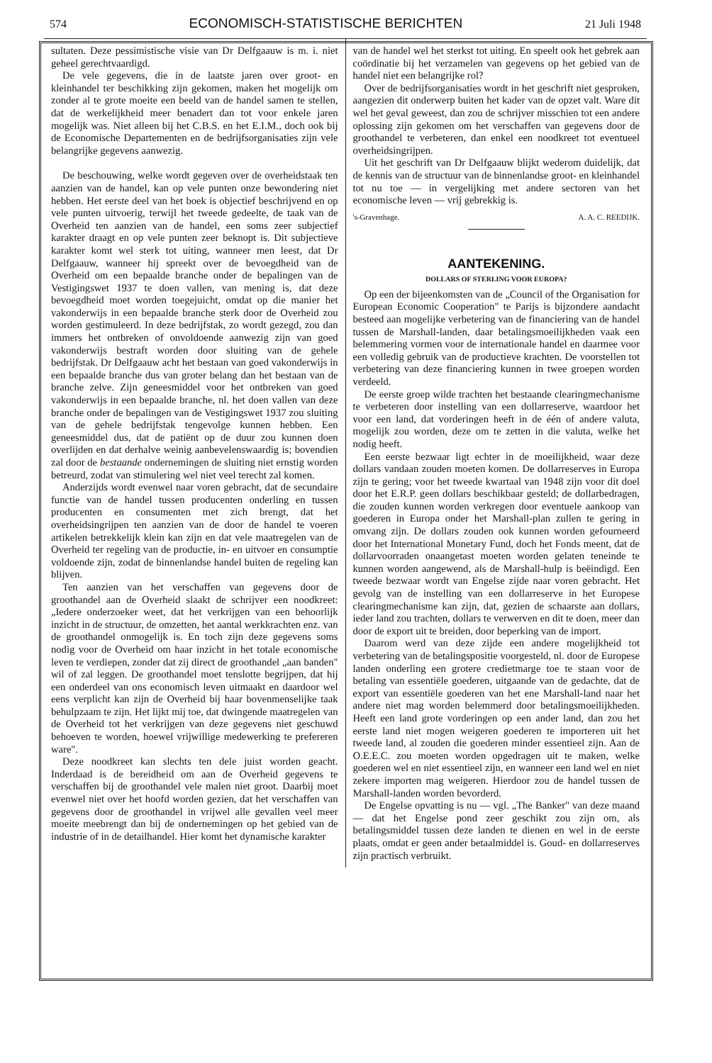574 ECONOMISCH-STATISTISCHE BERICHTEN 21 Juli 1948
sultaten. Deze pessimistische visie van Dr Delfgaauw is m. i. niet geheel gerechtvaardigd.
De vele gegevens, die in de laatste jaren over groot- en kleinhandel ter beschikking zijn gekomen, maken het mogelijk om zonder al te grote moeite een beeld van de handel samen te stellen, dat de werkelijkheid meer benadert dan tot voor enkele jaren mogelijk was. Niet alleen bij het C.B.S. en het E.I.M., doch ook bij de Economische Departementen en de bedrijfsorganisaties zijn vele belangrijke gegevens aanwezig.
De beschouwing, welke wordt gegeven over de overheidstaak ten aanzien van de handel, kan op vele punten onze bewondering niet hebben. Het eerste deel van het boek is objectief beschrijvend en op vele punten uitvoerig, terwijl het tweede gedeelte, de taak van de Overheid ten aanzien van de handel, een soms zeer subjectief karakter draagt en op vele punten zeer beknopt is. Dit subjectieve karakter komt wel sterk tot uiting, wanneer men leest, dat Dr Delfgaauw, wanneer hij spreekt over de bevoegdheid van de Overheid om een bepaalde branche onder de bepalingen van de Vestigingswet 1937 te doen vallen, van mening is, dat deze bevoegdheid moet worden toegejuicht, omdat op die manier het vakonderwijs in een bepaalde branche sterk door de Overheid zou worden gestimuleerd. In deze bedrijfstak, zo wordt gezegd, zou dan immers het ontbreken of onvoldoende aanwezig zijn van goed vakonderwijs bestraft worden door sluiting van de gehele bedrijfstak. Dr Delfgaauw acht het bestaan van goed vakonderwijs in een bepaalde branche dus van groter belang dan het bestaan van de branche zelve. Zijn geneesmiddel voor het ontbreken van goed vakonderwijs in een bepaalde branche, nl. het doen vallen van deze branche onder de bepalingen van de Vestigingswet 1937 zou sluiting van de gehele bedrijfstak tengevolge kunnen hebben. Een geneesmiddel dus, dat de patiënt op de duur zou kunnen doen overlijden en dat derhalve weinig aanbevelenswaardig is; bovendien zal door de bestaande ondernemingen de sluiting niet ernstig worden betreurd, zodat van stimulering wel niet veel terecht zal komen.
Anderzijds wordt evenwel naar voren gebracht, dat de secundaire functie van de handel tussen producenten onderling en tussen producenten en consumenten met zich brengt, dat het overheidsingrijpen ten aanzien van de door de handel te voeren artikelen betrekkelijk klein kan zijn en dat vele maatregelen van de Overheid ter regeling van de productie, in- en uitvoer en consumptie voldoende zijn, zodat de binnenlandse handel buiten de regeling kan blijven.
Ten aanzien van het verschaffen van gegevens door de groothandel aan de Overheid slaakt de schrijver een noodkreet: „Iedere onderzoeker weet, dat het verkrijgen van een behoorlijk inzicht in de structuur, de omzetten, het aantal werkkrachten enz. van de groothandel onmogelijk is. En toch zijn deze gegevens soms nodig voor de Overheid om haar inzicht in het totale economische leven te verdiepen, zonder dat zij direct de groothandel „aan banden" wil of zal leggen. De groothandel moet tenslotte begrijpen, dat hij een onderdeel van ons economisch leven uitmaakt en daardoor wel eens verplicht kan zijn de Overheid bij haar bovenmenselijke taak behulpzaam te zijn. Het lijkt mij toe, dat dwingende maatregelen van de Overheid tot het verkrijgen van deze gegevens niet geschuwd behoeven te worden, hoewel vrijwillige medewerking te prefereren ware".
Deze noodkreet kan slechts ten dele juist worden geacht. Inderdaad is de bereidheid om aan de Overheid gegevens te verschaffen bij de groothandel vele malen niet groot. Daarbij moet evenwel niet over het hoofd worden gezien, dat het verschaffen van gegevens door de groothandel in vrijwel alle gevallen veel meer moeite meebrengt dan bij de ondernemingen op het gebied van de industrie of in de detailhandel. Hier komt het dynamische karakter
van de handel wel het sterkst tot uiting. En speelt ook het gebrek aan coördinatie bij het verzamelen van gegevens op het gebied van de handel niet een belangrijke rol?
Over de bedrijfsorganisaties wordt in het geschrift niet gesproken, aangezien dit onderwerp buiten het kader van de opzet valt. Ware dit wel het geval geweest, dan zou de schrijver misschien tot een andere oplossing zijn gekomen om het verschaffen van gegevens door de groothandel te verbeteren, dan enkel een noodkreet tot eventueel overheidsingrijpen.
Uit het geschrift van Dr Delfgaauw blijkt wederom duidelijk, dat de kennis van de structuur van de binnenlandse groot- en kleinhandel tot nu toe — in vergelijking met andere sectoren van het economische leven — vrij gebrekkig is.
's-Gravenhage. A. A. C. REEDIJK.
AANTEKENING.
DOLLARS OF STERLING VOOR EUROPA?
Op een der bijeenkomsten van de „Council of the Organisation for European Economic Cooperation" te Parijs is bijzondere aandacht besteed aan mogelijke verbetering van de financiering van de handel tussen de Marshall-landen, daar betalingsmoeilijkheden vaak een belemmering vormen voor de internationale handel en daarmee voor een volledig gebruik van de productieve krachten. De voorstellen tot verbetering van deze financiering kunnen in twee groepen worden verdeeld.
De eerste groep wilde trachten het bestaande clearingmechanisme te verbeteren door instelling van een dollarreserve, waardoor het voor een land, dat vorderingen heeft in de één of andere valuta, mogelijk zou worden, deze om te zetten in die valuta, welke het nodig heeft.
Een eerste bezwaar ligt echter in de moeilijkheid, waar deze dollars vandaan zouden moeten komen. De dollarreserves in Europa zijn te gering; voor het tweede kwartaal van 1948 zijn voor dit doel door het E.R.P. geen dollars beschikbaar gesteld; de dollarbedragen, die zouden kunnen worden verkregen door eventuele aankoop van goederen in Europa onder het Marshall-plan zullen te gering in omvang zijn. De dollars zouden ook kunnen worden gefourneerd door het International Monetary Fund, doch het Fonds meent, dat de dollarvoorraden onaangetast moeten worden gelaten teneinde te kunnen worden aangewend, als de Marshall-hulp is beëindigd. Een tweede bezwaar wordt van Engelse zijde naar voren gebracht. Het gevolg van de instelling van een dollarreserve in het Europese clearingmechanisme kan zijn, dat, gezien de schaarste aan dollars, ieder land zou trachten, dollars te verwerven en dit te doen, meer dan door de export uit te breiden, door beperking van de import.
Daarom werd van deze zijde een andere mogelijkheid tot verbetering van de betalingspositie voorgesteld, nl. door de Europese landen onderling een grotere credietmarge toe te staan voor de betaling van essentiële goederen, uitgaande van de gedachte, dat de export van essentiële goederen van het ene Marshall-land naar het andere niet mag worden belemmerd door betalingsmoeilijkheden. Heeft een land grote vorderingen op een ander land, dan zou het eerste land niet mogen weigeren goederen te importeren uit het tweede land, al zouden die goederen minder essentieel zijn. Aan de O.E.E.C. zou moeten worden opgedragen uit te maken, welke goederen wel en niet essentieel zijn, en wanneer een land wel en niet zekere importen mag weigeren. Hierdoor zou de handel tussen de Marshall-landen worden bevorderd.
De Engelse opvatting is nu — vgl. „The Banker" van deze maand — dat het Engelse pond zeer geschikt zou zijn om, als betalingsmiddel tussen deze landen te dienen en wel in de eerste plaats, omdat er geen ander betaalmiddel is. Goud- en dollarreserves zijn practisch verbruikt.